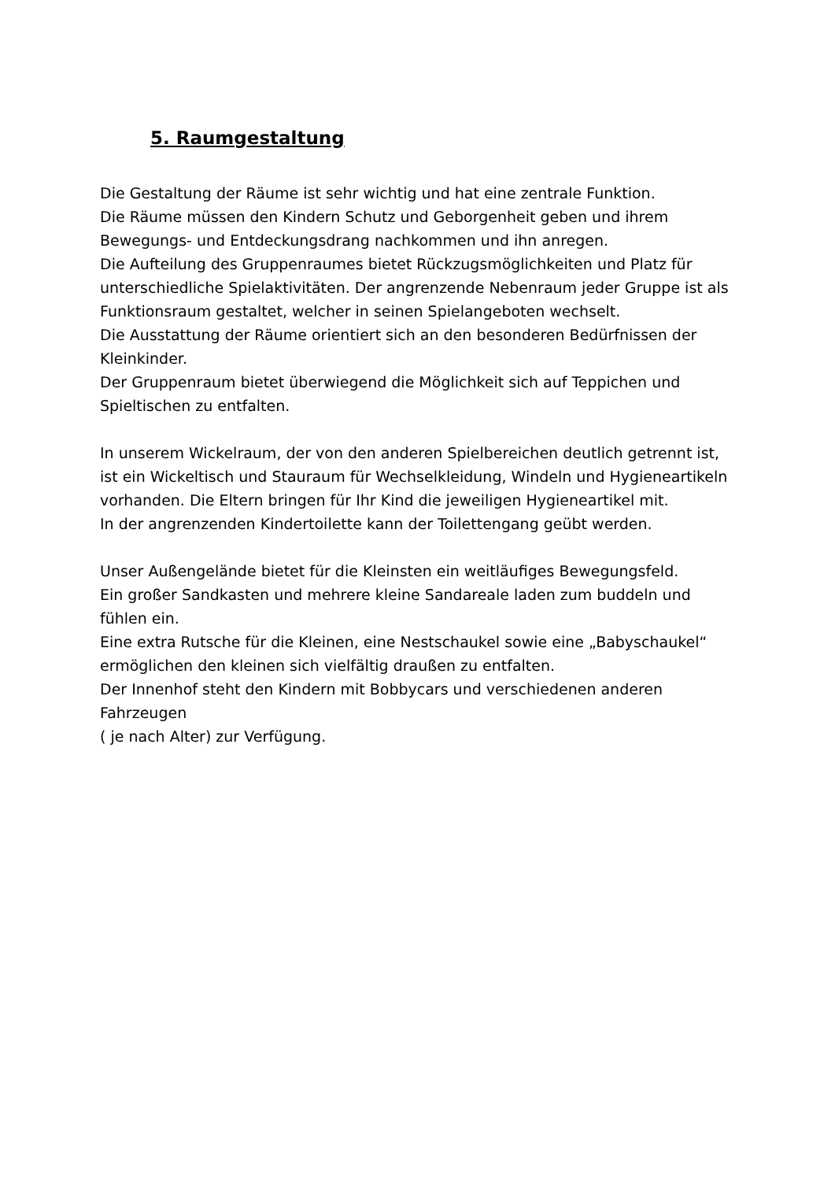5. Raumgestaltung
Die Gestaltung der Räume ist sehr wichtig und hat eine zentrale Funktion.
Die Räume müssen den Kindern Schutz und Geborgenheit geben und ihrem Bewegungs- und Entdeckungsdrang nachkommen und ihn anregen.
Die Aufteilung des Gruppenraumes bietet Rückzugsmöglichkeiten und Platz für unterschiedliche Spielaktivitäten. Der angrenzende Nebenraum jeder Gruppe ist als Funktionsraum gestaltet, welcher in seinen Spielangeboten wechselt.
Die Ausstattung der Räume orientiert sich an den besonderen Bedürfnissen der Kleinkinder.
Der Gruppenraum bietet überwiegend die Möglichkeit sich auf Teppichen und Spieltischen zu entfalten.
In unserem Wickelraum, der von den anderen Spielbereichen deutlich getrennt ist, ist ein Wickeltisch und Stauraum für Wechselkleidung, Windeln und Hygieneartikeln vorhanden. Die Eltern bringen für Ihr Kind die jeweiligen Hygieneartikel mit.
In der angrenzenden Kindertoilette kann der Toilettengang geübt werden.
Unser Außengelände bietet für die Kleinsten ein weitläufiges Bewegungsfeld.
Ein großer Sandkasten und mehrere kleine Sandareale laden zum buddeln und fühlen ein.
Eine extra Rutsche für die Kleinen, eine Nestschaukel sowie eine „Babyschaukel“ ermöglichen den kleinen sich vielfältig draußen zu entfalten.
Der Innenhof steht den Kindern mit Bobbycars und verschiedenen anderen Fahrzeugen
( je nach Alter) zur Verfügung.